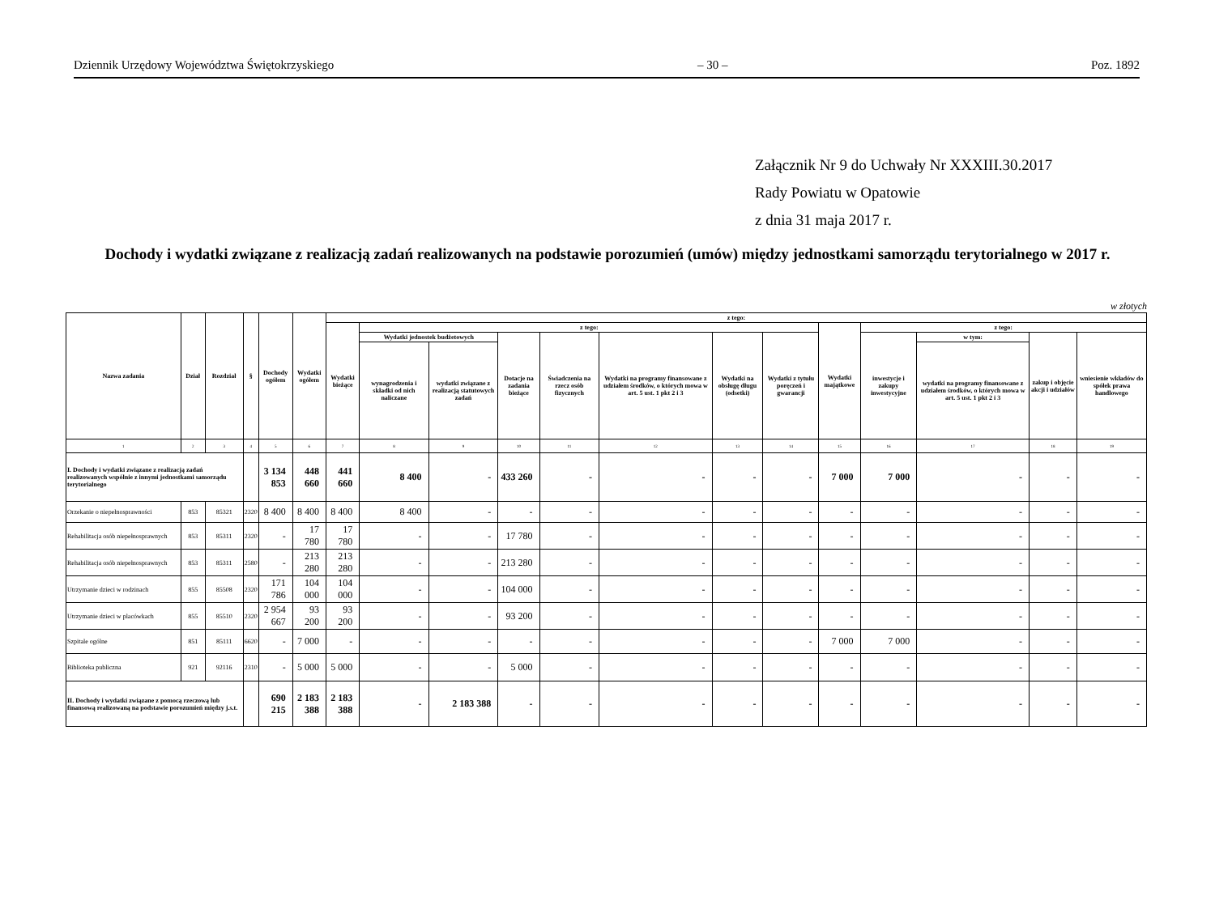Dziennik Urzędowy Województwa Świętokrzyskiego – 30 – Poz. 1892
Załącznik Nr 9 do Uchwały Nr XXXIII.30.2017
Rady Powiatu w Opatowie
z dnia 31 maja 2017 r.
Dochody i wydatki związane z realizacją zadań realizowanych na podstawie porozumień (umów) między jednostkami samorządu terytorialnego w 2017 r.
w złotych
| Nazwa zadania | Dział | Rozdział | § | Dochody ogółem | Wydatki ogółem | z tego: | | | | | | | | | | | | |
| --- | --- | --- | --- | --- | --- | --- | --- | --- | --- | --- | --- | --- | --- | --- | --- | --- | --- | --- |
| | | | | | | Wydatki bieżące | z tego: | | | | | | | Wydatki majątkowe | z tego: | | | |
| | | | | | | | Wydatki jednostek budżetowych | | Dotacje na zadania bieżące | Świadczenia na rzecz osób fizycznych | Wydatki na programy finansowane z udziałem środków, o których mowa w art. 5 ust. 1 pkt 2 i 3 | Wydatki na obsługę długu (odsetki) | Wydatki z tytułu poręczeń i gwarancji | | inwestycje i zakupy inwestycyjne | w tym: | zakup i objęcie akcji i udziałów | wniesienie wkładów do spółek prawa handlowego |
| | | | | | | | wynagrodzenia i składki od nich naliczane | wydatki związane z realizacją statutowych zadań | | | | | | | | wydatki na programy finansowane z udziałem środków, o których mowa w art. 5 ust. 1 pkt 2 i 3 | | |
| 1 | 2 | 3 | 4 | 5 | 6 | 7 | 8 | 9 | 10 | 11 | 12 | 13 | 14 | 15 | 16 | 17 | 18 | 19 |
| I. Dochody i wydatki związane z realizacją zadań realizowanych wspólnie z innymi jednostkami samorządu terytorialnego | | | | 3 134 853 | 448 660 | 441 660 | 8 400 | - | 433 260 | - | - | - | - | 7 000 | 7 000 | - | - | - |
| Orzekanie o niepełnosprawności | 853 | 85321 | 2320 | 8 400 | 8 400 | 8 400 | 8 400 | - | - | - | - | - | - | - | - | - | - | - |
| Rehabilitacja osób niepełnosprawnych | 853 | 85311 | 2320 | - | 17 780 | 17 780 | - | - | 17 780 | - | - | - | - | - | - | - | - | - |
| Rehabilitacja osób niepełnosprawnych | 853 | 85311 | 2580 | - | 213 280 | 213 280 | - | - | 213 280 | - | - | - | - | - | - | - | - | - |
| Utrzymanie dzieci w rodzinach | 855 | 85508 | 2320 | 171 786 | 104 000 | 104 000 | - | - | 104 000 | - | - | - | - | - | - | - | - | - |
| Utrzymanie dzieci w placówkach | 855 | 85510 | 2320 | 2 954 667 | 93 200 | 93 200 | - | - | 93 200 | - | - | - | - | - | - | - | - | - |
| Szpitale ogólne | 851 | 85111 | 6620 | - | 7 000 | - | - | - | - | - | - | - | - | 7 000 | 7 000 | - | - | - |
| Biblioteka publiczna | 921 | 92116 | 2310 | - | 5 000 | 5 000 | - | - | 5 000 | - | - | - | - | - | - | - | - | - |
| II. Dochody i wydatki związane z pomocą rzeczową lub finansową realizowaną na podstawie porozumień między j.s.t. | | | | 690 215 | 2 183 388 | 2 183 388 | - | 2 183 388 | - | - | - | - | - | - | - | - | - | - |